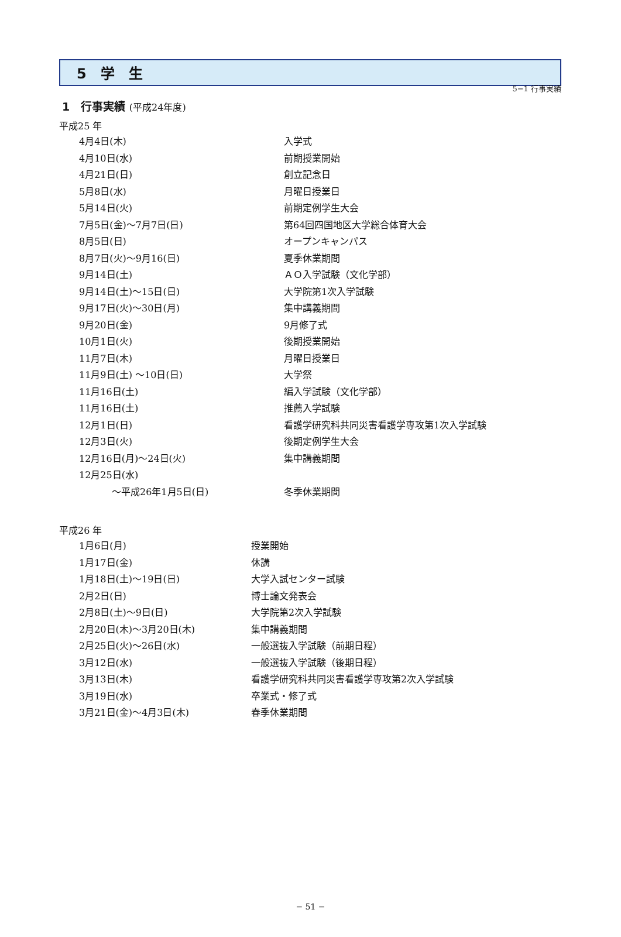5−1 行事実績
5　学　生
1　行事実績 (平成24年度)
平成25 年
| 4月4日(木) | 入学式 |
| 4月10日(水) | 前期授業開始 |
| 4月21日(日) | 創立記念日 |
| 5月8日(水) | 月曜日授業日 |
| 5月14日(火) | 前期定例学生大会 |
| 7月5日(金)～7月7日(日) | 第64回四国地区大学総合体育大会 |
| 8月5日(日) | オープンキャンパス |
| 8月7日(火)～9月16(日) | 夏季休業期間 |
| 9月14日(土) | ＡＯ入学試験（文化学部） |
| 9月14日(土)～15日(日) | 大学院第1次入学試験 |
| 9月17日(火)～30日(月) | 集中講義期間 |
| 9月20日(金) | 9月修了式 |
| 10月1日(火) | 後期授業開始 |
| 11月7日(木) | 月曜日授業日 |
| 11月9日(土) ～10日(日) | 大学祭 |
| 11月16日(土) | 編入学試験（文化学部） |
| 11月16日(土) | 推薦入学試験 |
| 12月1日(日) | 看護学研究科共同災害看護学専攻第1次入学試験 |
| 12月3日(火) | 後期定例学生大会 |
| 12月16日(月)～24日(火) | 集中講義期間 |
| 12月25日(水) | |
| ～平成26年1月5日(日) | 冬季休業期間 |
平成26 年
| 1月6日(月) | 授業開始 |
| 1月17日(金) | 休講 |
| 1月18日(土)～19日(日) | 大学入試センター試験 |
| 2月2日(日) | 博士論文発表会 |
| 2月8日(土)～9日(日) | 大学院第2次入学試験 |
| 2月20日(木)～3月20日(木) | 集中講義期間 |
| 2月25日(火)～26日(水) | 一般選抜入学試験（前期日程） |
| 3月12日(水) | 一般選抜入学試験（後期日程） |
| 3月13日(木) | 看護学研究科共同災害看護学専攻第2次入学試験 |
| 3月19日(水) | 卒業式・修了式 |
| 3月21日(金)～4月3日(木) | 春季休業期間 |
− 51 −